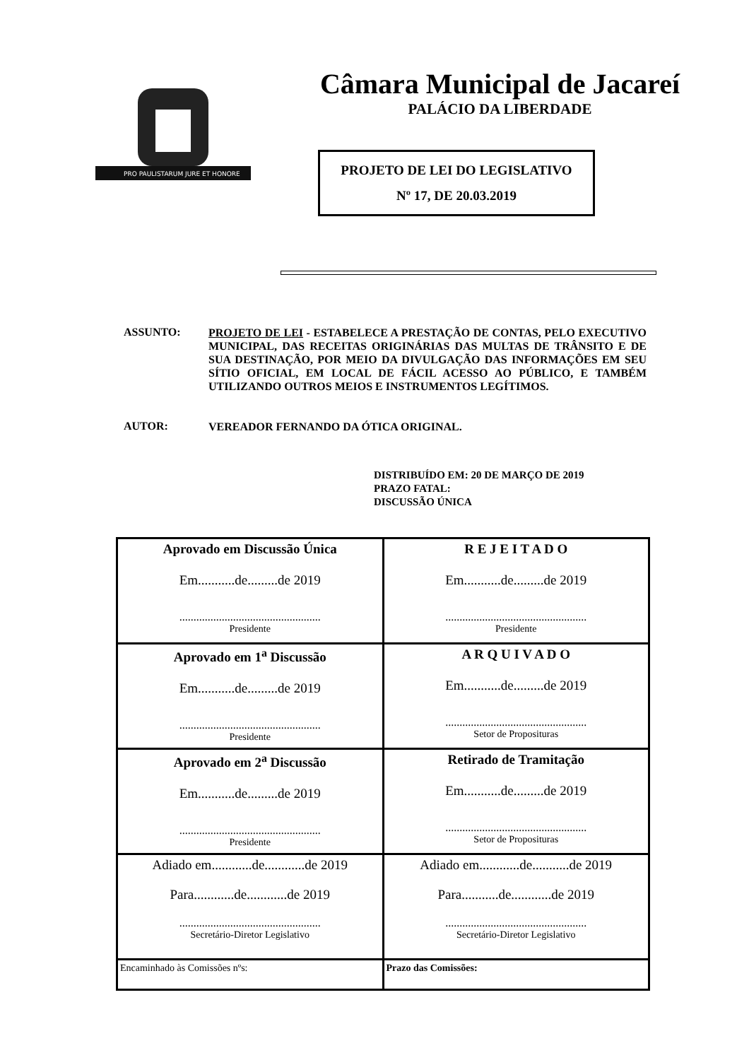PRO PAULISTARUM JURE ET HONORE
Câmara Municipal de Jacareí
PALÁCIO DA LIBERDADE
PROJETO DE LEI DO LEGISLATIVO
Nº 17, DE 20.03.2019
ASSUNTO:
PROJETO DE LEI - ESTABELECE A PRESTAÇÃO DE CONTAS, PELO EXECUTIVO MUNICIPAL, DAS RECEITAS ORIGINÁRIAS DAS MULTAS DE TRÂNSITO E DE SUA DESTINAÇÃO, POR MEIO DA DIVULGAÇÃO DAS INFORMAÇÕES EM SEU SÍTIO OFICIAL, EM LOCAL DE FÁCIL ACESSO AO PÚBLICO, E TAMBÉM UTILIZANDO OUTROS MEIOS E INSTRUMENTOS LEGÍTIMOS.
AUTOR:
VEREADOR FERNANDO DA ÓTICA ORIGINAL.
DISTRIBUÍDO EM: 20 DE MARÇO DE 2019
PRAZO FATAL:
DISCUSSÃO ÚNICA
| Aprovado em Discussão Única Em...........de.........de 2019 .................................................. Presidente | R E J E I T A D O Em...........de.........de 2019 .................................................. Presidente |
| Aprovado em 1<sup>a</sup> Discussão Em...........de.........de 2019 .................................................. Presidente | A R Q U I V A D O Em...........de.........de 2019 .................................................. Setor de Proposituras |
| Aprovado em 2<sup>a</sup> Discussão Em...........de.........de 2019 .................................................. Presidente | Retirado de Tramitação Em...........de.........de 2019 .................................................. Setor de Proposituras |
| Adiado em............de............de 2019 Para............de............de 2019 .................................................. Secretário-Diretor Legislativo | Adiado em............de...........de 2019 Para...........de............de 2019 .................................................. Secretário-Diretor Legislativo |
| Encaminhado às Comissões nºs: | Prazo das Comissões: |